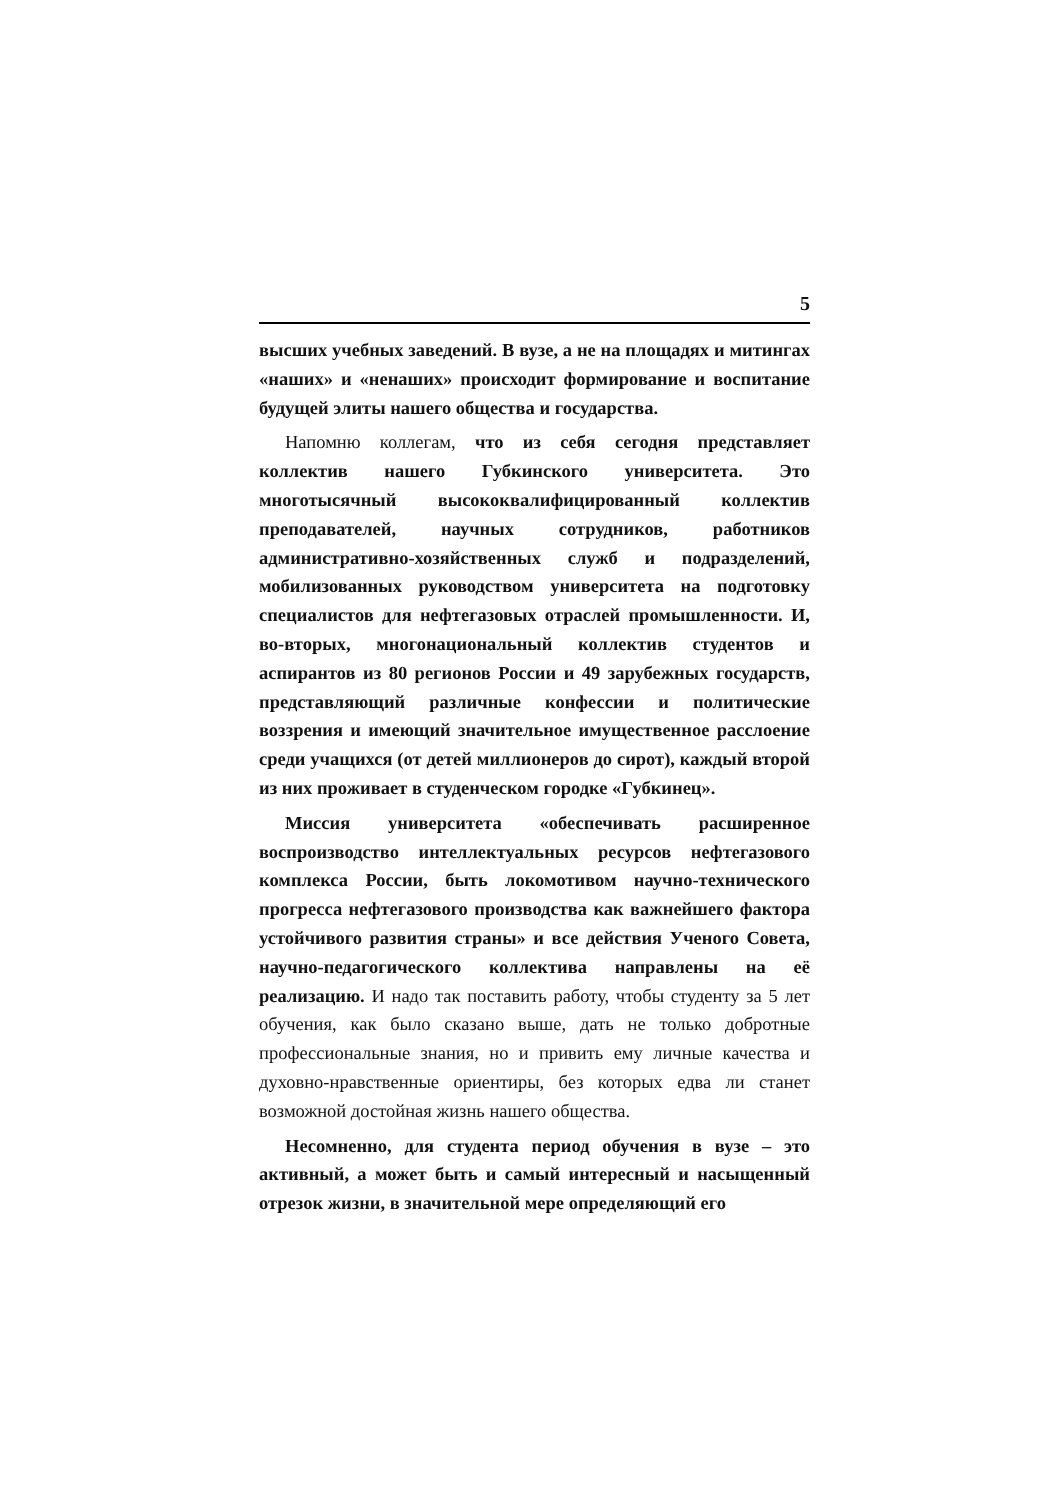5
высших учебных заведений. В вузе, а не на площадях и митингах «наших» и «ненаших» происходит формирование и воспитание будущей элиты нашего общества и государства.
Напомню коллегам, что из себя сегодня представляет коллектив нашего Губкинского университета. Это многотысячный высококвалифицированный коллектив преподавателей, научных сотрудников, работников административно-хозяйственных служб и подразделений, мобилизованных руководством университета на подготовку специалистов для нефтегазовых отраслей промышленности. И, во-вторых, многонациональный коллектив студентов и аспирантов из 80 регионов России и 49 зарубежных государств, представляющий различные конфессии и политические воззрения и имеющий значительное имущественное расслоение среди учащихся (от детей миллионеров до сирот), каждый второй из них проживает в студенческом городке «Губкинец».
Миссия университета «обеспечивать расширенное воспроизводство интеллектуальных ресурсов нефтегазового комплекса России, быть локомотивом научно-технического прогресса нефтегазового производства как важнейшего фактора устойчивого развития страны» и все действия Ученого Совета, научно-педагогического коллектива направлены на её реализацию. И надо так поставить работу, чтобы студенту за 5 лет обучения, как было сказано выше, дать не только добротные профессиональные знания, но и привить ему личные качества и духовно-нравственные ориентиры, без которых едва ли станет возможной достойная жизнь нашего общества.
Несомненно, для студента период обучения в вузе – это активный, а может быть и самый интересный и насыщенный отрезок жизни, в значительной мере определяющий его